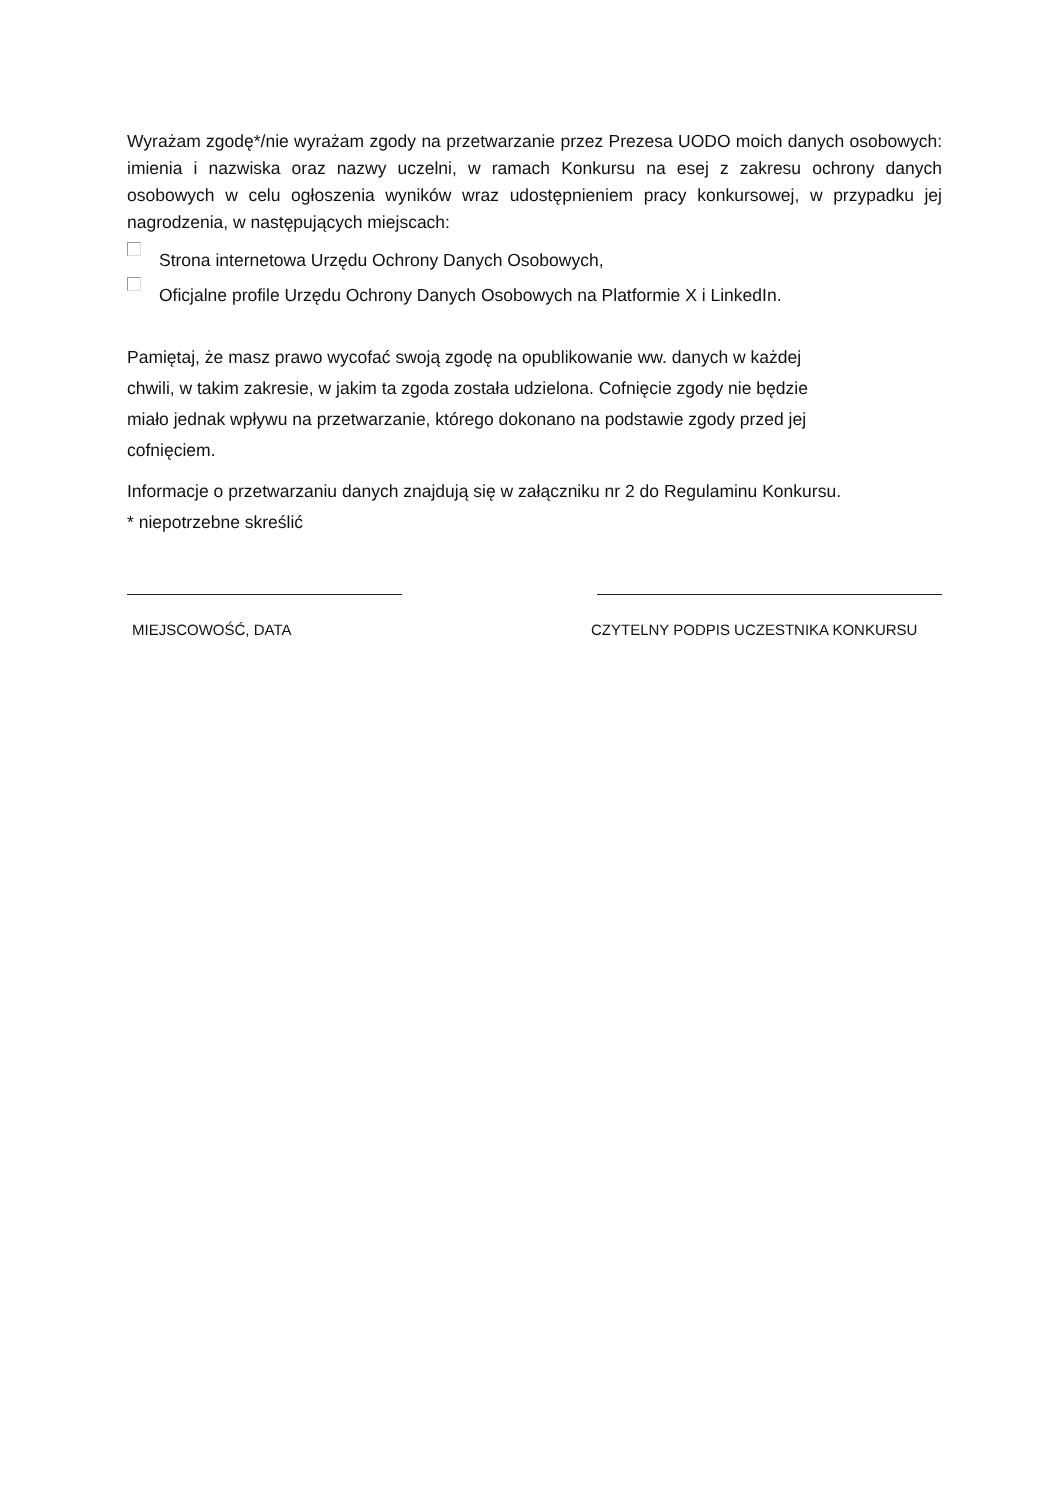Wyrażam zgodę*/nie wyrażam zgody na przetwarzanie przez Prezesa UODO moich danych osobowych: imienia i nazwiska oraz nazwy uczelni, w ramach Konkursu na esej z zakresu ochrony danych osobowych w celu ogłoszenia wyników wraz udostępnieniem pracy konkursowej, w przypadku jej nagrodzenia, w następujących miejscach:
Strona internetowa Urzędu Ochrony Danych Osobowych,
Oficjalne profile Urzędu Ochrony Danych Osobowych na Platformie X i LinkedIn.
Pamiętaj, że masz prawo wycofać swoją zgodę na opublikowanie ww. danych w każdej
chwili, w takim zakresie, w jakim ta zgoda została udzielona. Cofnięcie zgody nie będzie
miało jednak wpływu na przetwarzanie, którego dokonano na podstawie zgody przed jej
cofnięciem.
Informacje o przetwarzaniu danych znajdują się w załączniku nr 2 do Regulaminu Konkursu.
* niepotrzebne skreślić
MIEJSCOWOŚĆ, DATA CZYTELNY PODPIS UCZESTNIKA KONKURSU